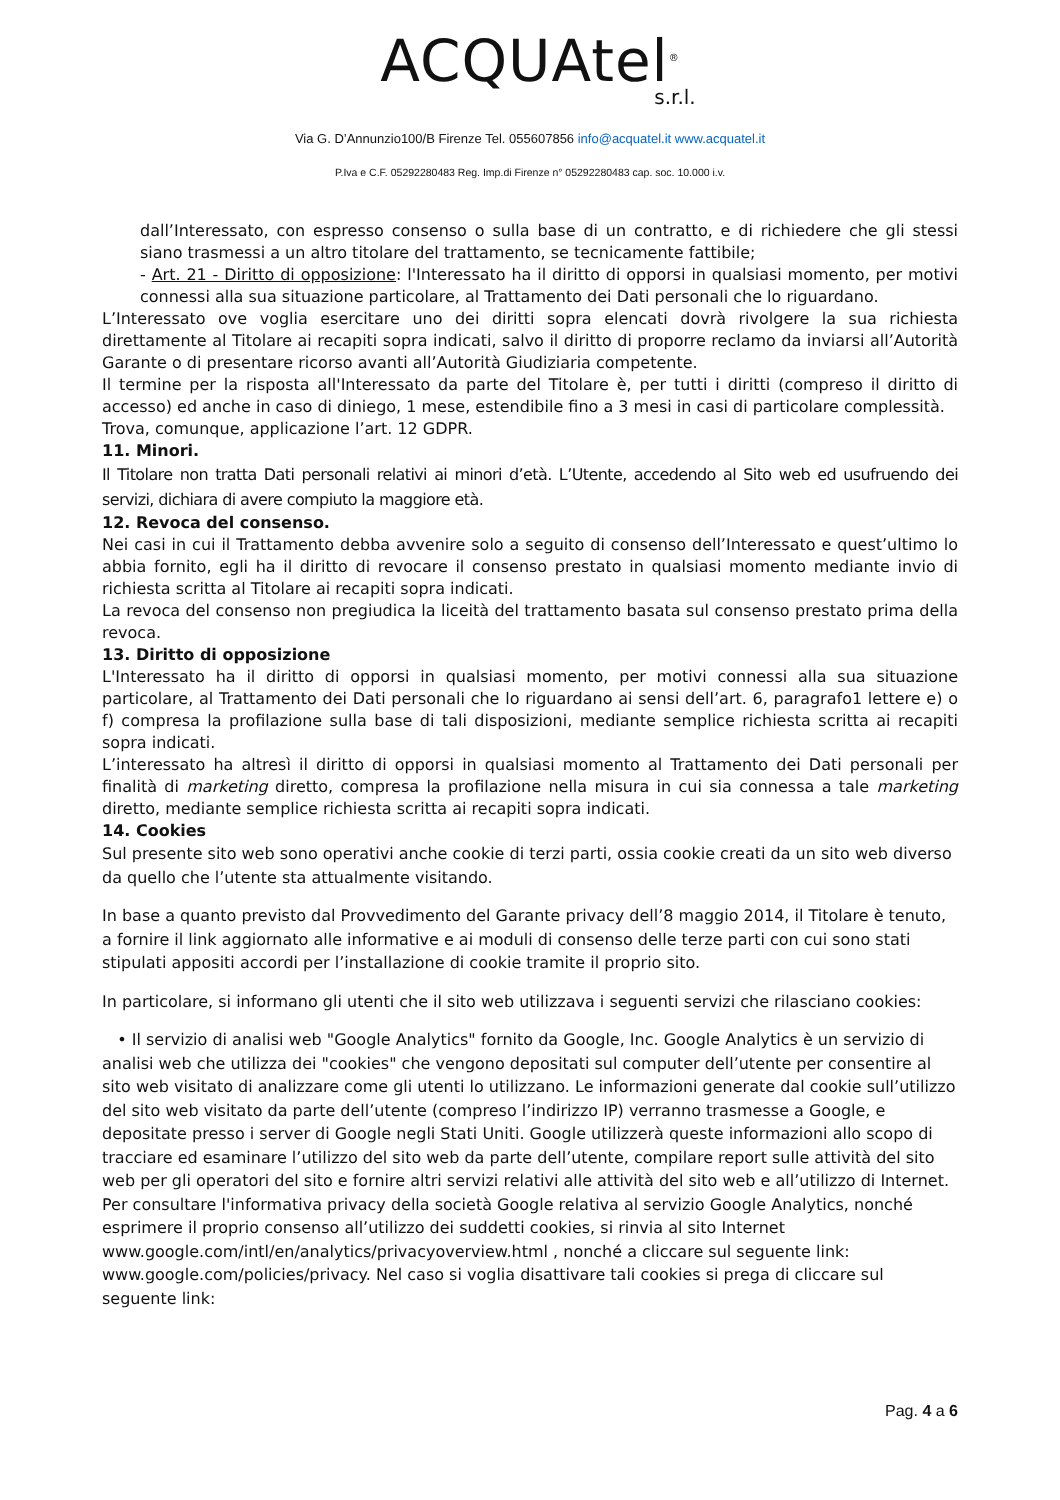ACQUAtel<sup>®</sup>
s.r.l.
Via G. D’Annunzio100/B Firenze Tel. 055607856 info@acquatel.it www.acquatel.it
P.Iva e C.F. 05292280483 Reg. Imp.di Firenze n° 05292280483 cap. soc. 10.000 i.v.
dall’Interessato, con espresso consenso o sulla base di un contratto, e di richiedere che gli stessi siano trasmessi a un altro titolare del trattamento, se tecnicamente fattibile;
- Art. 21 - Diritto di opposizione: l'Interessato ha il diritto di opporsi in qualsiasi momento, per motivi connessi alla sua situazione particolare, al Trattamento dei Dati personali che lo riguardano.
L’Interessato ove voglia esercitare uno dei diritti sopra elencati dovrà rivolgere la sua richiesta direttamente al Titolare ai recapiti sopra indicati, salvo il diritto di proporre reclamo da inviarsi all’Autorità Garante o di presentare ricorso avanti all’Autorità Giudiziaria competente.
Il termine per la risposta all'Interessato da parte del Titolare è, per tutti i diritti (compreso il diritto di accesso) ed anche in caso di diniego, 1 mese, estendibile fino a 3 mesi in casi di particolare complessità.
Trova, comunque, applicazione l’art. 12 GDPR.
11. Minori.
Il Titolare non tratta Dati personali relativi ai minori d’età. L’Utente, accedendo al Sito web ed usufruendo dei servizi, dichiara di avere compiuto la maggiore età.
12. Revoca del consenso.
Nei casi in cui il Trattamento debba avvenire solo a seguito di consenso dell’Interessato e quest’ultimo lo abbia fornito, egli ha il diritto di revocare il consenso prestato in qualsiasi momento mediante invio di richiesta scritta al Titolare ai recapiti sopra indicati.
La revoca del consenso non pregiudica la liceità del trattamento basata sul consenso prestato prima della revoca.
13. Diritto di opposizione
L'Interessato ha il diritto di opporsi in qualsiasi momento, per motivi connessi alla sua situazione particolare, al Trattamento dei Dati personali che lo riguardano ai sensi dell’art. 6, paragrafo1 lettere e) o f) compresa la profilazione sulla base di tali disposizioni, mediante semplice richiesta scritta ai recapiti sopra indicati.
L’interessato ha altresì il diritto di opporsi in qualsiasi momento al Trattamento dei Dati personali per finalità di marketing diretto, compresa la profilazione nella misura in cui sia connessa a tale marketing diretto, mediante semplice richiesta scritta ai recapiti sopra indicati.
14. Cookies
Sul presente sito web sono operativi anche cookie di terzi parti, ossia cookie creati da un sito web diverso da quello che l’utente sta attualmente visitando.
In base a quanto previsto dal Provvedimento del Garante privacy dell’8 maggio 2014, il Titolare è tenuto, a fornire il link aggiornato alle informative e ai moduli di consenso delle terze parti con cui sono stati stipulati appositi accordi per l’installazione di cookie tramite il proprio sito.
In particolare, si informano gli utenti che il sito web utilizzava i seguenti servizi che rilasciano cookies:
• Il servizio di analisi web "Google Analytics" fornito da Google, Inc. Google Analytics è un servizio di analisi web che utilizza dei "cookies" che vengono depositati sul computer dell’utente per consentire al sito web visitato di analizzare come gli utenti lo utilizzano. Le informazioni generate dal cookie sull’utilizzo del sito web visitato da parte dell’utente (compreso l’indirizzo IP) verranno trasmesse a Google, e depositate presso i server di Google negli Stati Uniti. Google utilizzerà queste informazioni allo scopo di tracciare ed esaminare l’utilizzo del sito web da parte dell’utente, compilare report sulle attività del sito web per gli operatori del sito e fornire altri servizi relativi alle attività del sito web e all’utilizzo di Internet. Per consultare l'informativa privacy della società Google relativa al servizio Google Analytics, nonché esprimere il proprio consenso all’utilizzo dei suddetti cookies, si rinvia al sito Internet www.google.com/intl/en/analytics/privacyoverview.html , nonché a cliccare sul seguente link: www.google.com/policies/privacy. Nel caso si voglia disattivare tali cookies si prega di cliccare sul seguente link:
Pag. 4 a 6